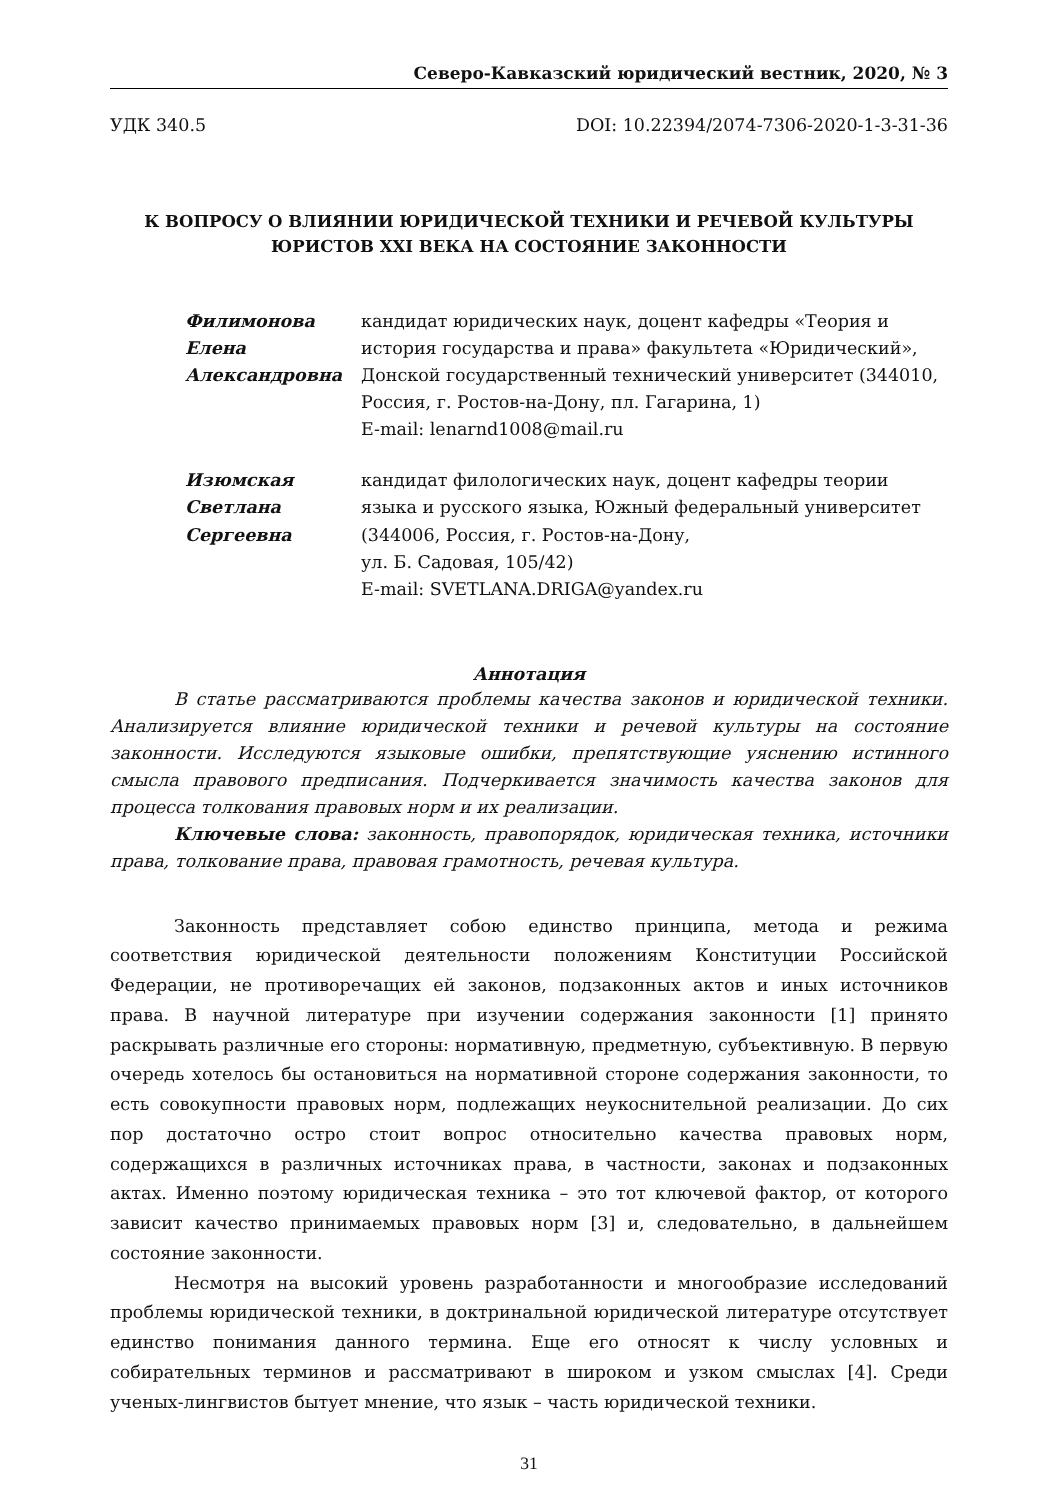Северо-Кавказский юридический вестник, 2020, № 3
УДК 340.5 DOI: 10.22394/2074-7306-2020-1-3-31-36
К ВОПРОСУ О ВЛИЯНИИ ЮРИДИЧЕСКОЙ ТЕХНИКИ И РЕЧЕВОЙ КУЛЬТУРЫ
ЮРИСТОВ XXI ВЕКА НА СОСТОЯНИЕ ЗАКОННОСТИ
Филимонова
Елена
Александровна
кандидат юридических наук, доцент кафедры «Теория и история государства и права» факультета «Юридический», Донской государственный технический университет (344010, Россия, г. Ростов-на-Дону, пл. Гагарина, 1)
E-mail: lenarnd1008@mail.ru
Изюмская
Светлана
Сергеевна
кандидат филологических наук, доцент кафедры теории языка и русского языка, Южный федеральный университет (344006, Россия, г. Ростов-на-Дону,
ул. Б. Садовая, 105/42)
E-mail: SVETLANA.DRIGA@yandex.ru
Аннотация
В статье рассматриваются проблемы качества законов и юридической техники. Анализируется влияние юридической техники и речевой культуры на состояние законности. Исследуются языковые ошибки, препятствующие уяснению истинного смысла правового предписания. Подчеркивается значимость качества законов для процесса толкования правовых норм и их реализации.
Ключевые слова: законность, правопорядок, юридическая техника, источники права, толкование права, правовая грамотность, речевая культура.
Законность представляет собою единство принципа, метода и режима соответствия юридической деятельности положениям Конституции Российской Федерации, не противоречащих ей законов, подзаконных актов и иных источников права. В научной литературе при изучении содержания законности [1] принято раскрывать различные его стороны: нормативную, предметную, субъективную. В первую очередь хотелось бы остановиться на нормативной стороне содержания законности, то есть совокупности правовых норм, подлежащих неукоснительной реализации. До сих пор достаточно остро стоит вопрос относительно качества правовых норм, содержащихся в различных источниках права, в частности, законах и подзаконных актах. Именно поэтому юридическая техника – это тот ключевой фактор, от которого зависит качество принимаемых правовых норм [3] и, следовательно, в дальнейшем состояние законности.
Несмотря на высокий уровень разработанности и многообразие исследований проблемы юридической техники, в доктринальной юридической литературе отсутствует единство понимания данного термина. Еще его относят к числу условных и собирательных терминов и рассматривают в широком и узком смыслах [4]. Среди ученых-лингвистов бытует мнение, что язык – часть юридической техники.
31